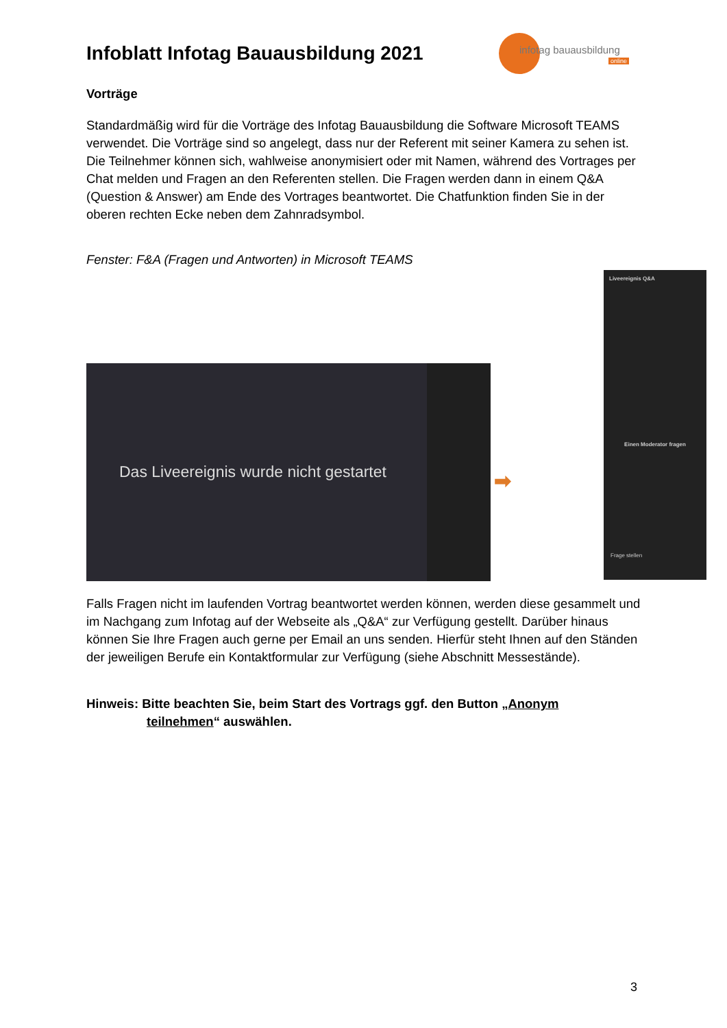Infoblatt Infotag Bauausbildung 2021
infotag bauausbildung
online
Vorträge
Standardmäßig wird für die Vorträge des Infotag Bauausbildung die Software Microsoft TEAMS verwendet. Die Vorträge sind so angelegt, dass nur der Referent mit seiner Kamera zu sehen ist. Die Teilnehmer können sich, wahlweise anonymisiert oder mit Namen, während des Vortrages per Chat melden und Fragen an den Referenten stellen. Die Fragen werden dann in einem Q&A (Question & Answer) am Ende des Vortrages beantwortet. Die Chatfunktion finden Sie in der oberen rechten Ecke neben dem Zahnradsymbol.
Fenster: F&A (Fragen und Antworten) in Microsoft TEAMS
Das Liveereignis wurde nicht gestartet
Liveereignis Q&A
Einen Moderator fragen
Frage stellen
➡
Falls Fragen nicht im laufenden Vortrag beantwortet werden können, werden diese gesammelt und im Nachgang zum Infotag auf der Webseite als „Q&A“ zur Verfügung gestellt. Darüber hinaus können Sie Ihre Fragen auch gerne per Email an uns senden. Hierfür steht Ihnen auf den Ständen der jeweiligen Berufe ein Kontaktformular zur Verfügung (siehe Abschnitt Messestände).
Hinweis: Bitte beachten Sie, beim Start des Vortrags ggf. den Button „Anonym
teilnehmen“ auswählen.
3